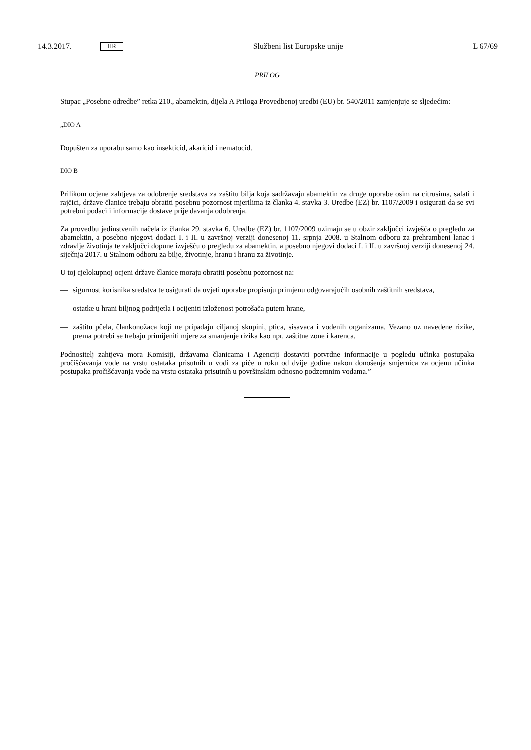14.3.2017. HR Službeni list Europske unije L 67/69
PRILOG
Stupac „Posebne odredbe” retka 210., abamektin, dijela A Priloga Provedbenoj uredbi (EU) br. 540/2011 zamjenjuje se sljedećim:
„DIO A
Dopušten za uporabu samo kao insekticid, akaricid i nematocid.
DIO B
Prilikom ocjene zahtjeva za odobrenje sredstava za zaštitu bilja koja sadržavaju abamektin za druge uporabe osim na citrusima, salati i rajčici, države članice trebaju obratiti posebnu pozornost mjerilima iz članka 4. stavka 3. Uredbe (EZ) br. 1107/2009 i osigurati da se svi potrebni podaci i informacije dostave prije davanja odobrenja.
Za provedbu jedinstvenih načela iz članka 29. stavka 6. Uredbe (EZ) br. 1107/2009 uzimaju se u obzir zaključci izvješća o pregledu za abamektin, a posebno njegovi dodaci I. i II. u završnoj verziji donesenoj 11. srpnja 2008. u Stalnom odboru za prehrambeni lanac i zdravlje životinja te zaključci dopune izvješću o pregledu za abamektin, a posebno njegovi dodaci I. i II. u završnoj verziji donesenoj 24. siječnja 2017. u Stalnom odboru za bilje, životinje, hranu i hranu za životinje.
U toj cjelokupnoj ocjeni države članice moraju obratiti posebnu pozornost na:
— sigurnost korisnika sredstva te osigurati da uvjeti uporabe propisuju primjenu odgovarajućih osobnih zaštitnih sredstava,
— ostatke u hrani biljnog podrijetla i ocijeniti izloženost potrošača putem hrane,
— zaštitu pčela, člankonožaca koji ne pripadaju ciljanoj skupini, ptica, sisavaca i vodenih organizama. Vezano uz navedene rizike, prema potrebi se trebaju primijeniti mjere za smanjenje rizika kao npr. zaštitne zone i karenca.
Podnositelj zahtjeva mora Komisiji, državama članicama i Agenciji dostaviti potvrdne informacije u pogledu učinka postupaka pročišćavanja vode na vrstu ostataka prisutnih u vodi za piće u roku od dvije godine nakon donošenja smjernica za ocjenu učinka postupaka pročišćavanja vode na vrstu ostataka prisutnih u površinskim odnosno podzemnim vodama.”